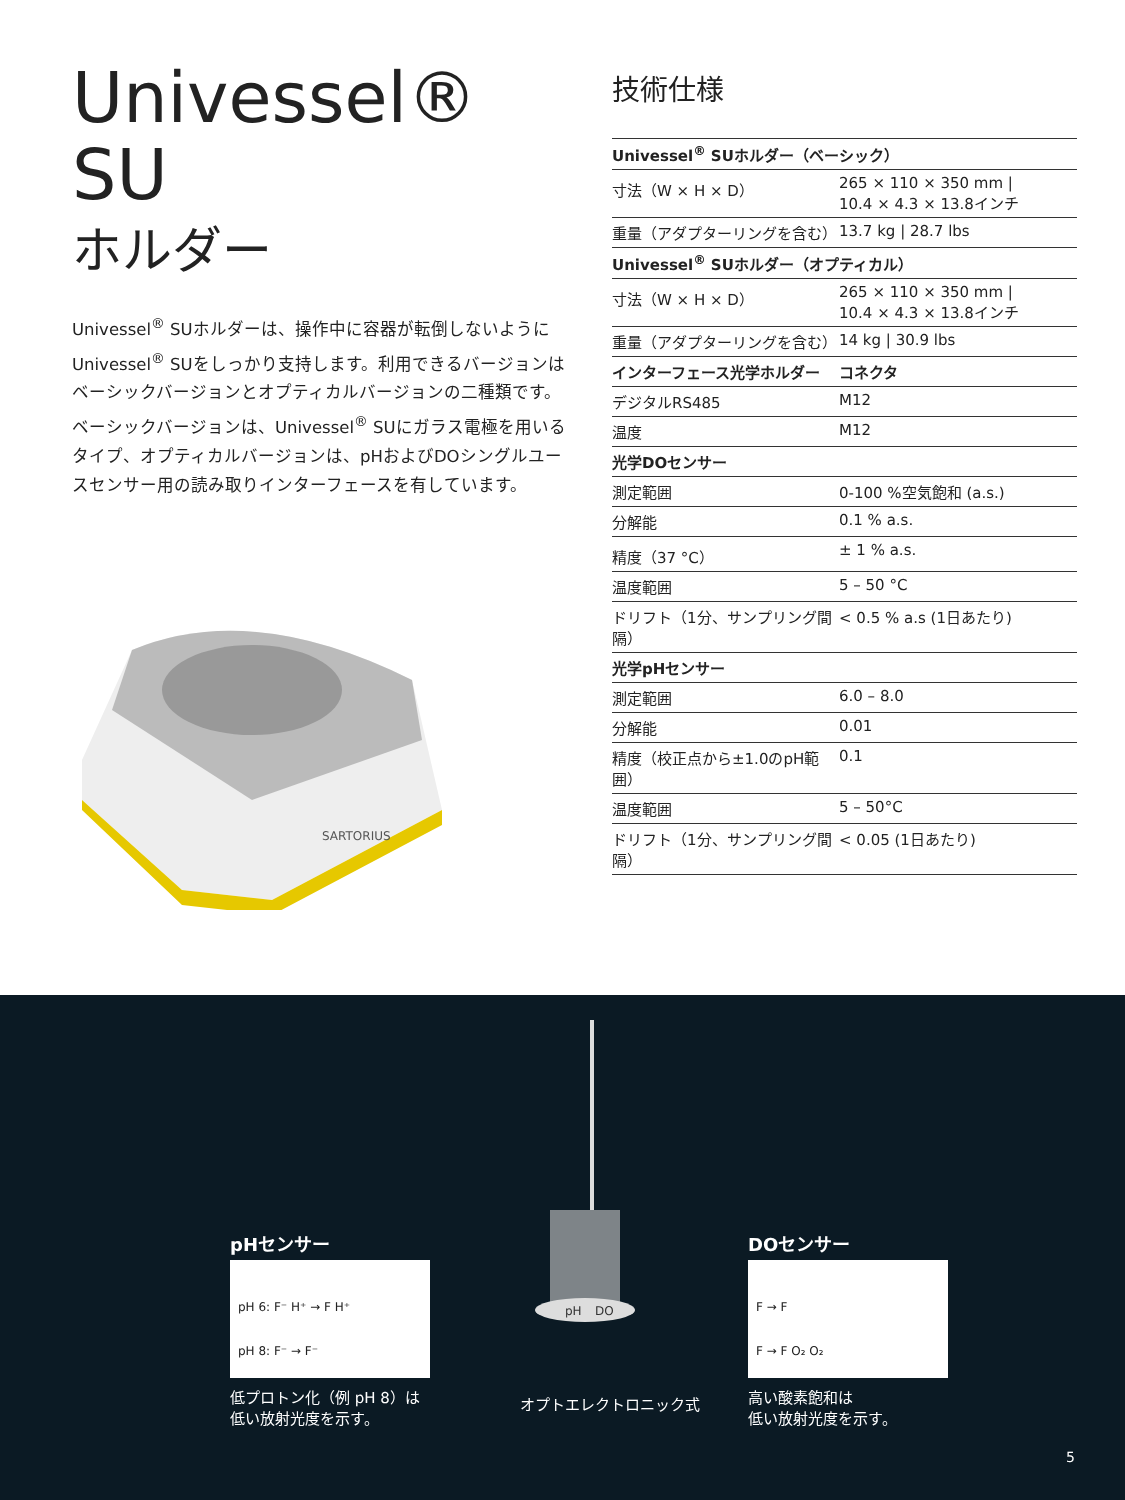Univessel® SU
ホルダー
Univessel<sup>®</sup> SUホルダーは、操作中に容器が転倒しないようにUnivessel<sup>®</sup> SUをしっかり支持します。利用できるバージョンはベーシックバージョンとオプティカルバージョンの二種類です。ベーシックバージョンは、Univessel<sup>®</sup> SUにガラス電極を用いるタイプ、オプティカルバージョンは、pHおよびDOシングルユースセンサー用の読み取りインターフェースを有しています。
SARTORIUS
技術仕様
| Univessel<sup>®</sup> SUホルダー（ベーシック） | |
| --- | --- |
| 寸法（W × H × D） | 265 × 110 × 350 mm / 10.4 × 4.3 × 13.8インチ |
| 重量（アダプターリングを含む） | 13.7 kg / 28.7 lbs |
| Univessel<sup>®</sup> SUホルダー（オプティカル） | |
| 寸法（W × H × D） | 265 × 110 × 350 mm / 10.4 × 4.3 × 13.8インチ |
| 重量（アダプターリングを含む） | 14 kg / 30.9 lbs |
| インターフェース光学ホルダー | コネクタ |
| デジタルRS485 | M12 |
| 温度 | M12 |
| 光学DOセンサー | |
| 測定範囲 | 0-100 %空気飽和 (a.s.) |
| 分解能 | 0.1 % a.s. |
| 精度（37 °C） | ± 1 % a.s. |
| 温度範囲 | 5 – 50 °C |
| ドリフト（1分、サンプリング間隔） | < 0.5 % a.s (1日あたり) |
| 光学pHセンサー | |
| 測定範囲 | 6.0 – 8.0 |
| 分解能 | 0.01 |
| 精度（校正点から±1.0のpH範囲） | 0.1 |
| 温度範囲 | 5 – 50°C |
| ドリフト（1分、サンプリング間隔） | < 0.05 (1日あたり) |
pHセンサー
pH 6: F⁻ H⁺ → F H⁺
pH 8: F⁻ → F⁻
低プロトン化（例 pH 8）は
低い放射光度を示す。
pH
DO
オプトエレクトロニック式
DOセンサー
F → F
F → F O₂ O₂
高い酸素飽和は
低い放射光度を示す。
5